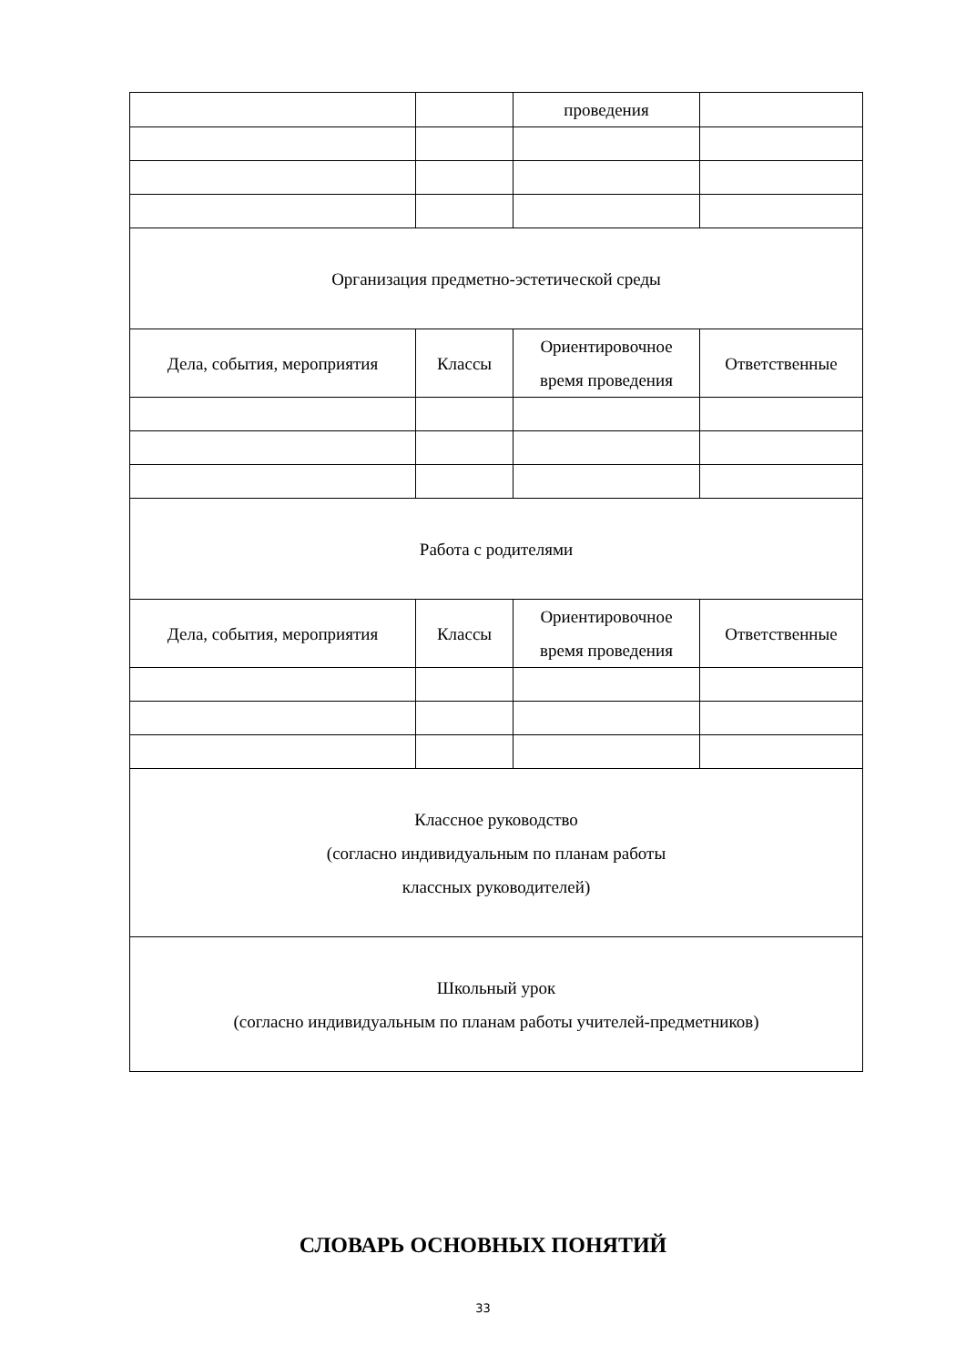| | | проведения | |
| Организация предметно-эстетической среды | | | |
| Дела, события, мероприятия | Классы | Ориентировочное время проведения | Ответственные |
| Работа с родителями | | | |
| Дела, события, мероприятия | Классы | Ориентировочное время проведения | Ответственные |
| Классное руководство (согласно индивидуальным по планам работы классных руководителей) | | | |
| Школьный урок (согласно индивидуальным по планам работы учителей-предметников) | | | |
СЛОВАРЬ ОСНОВНЫХ ПОНЯТИЙ
33